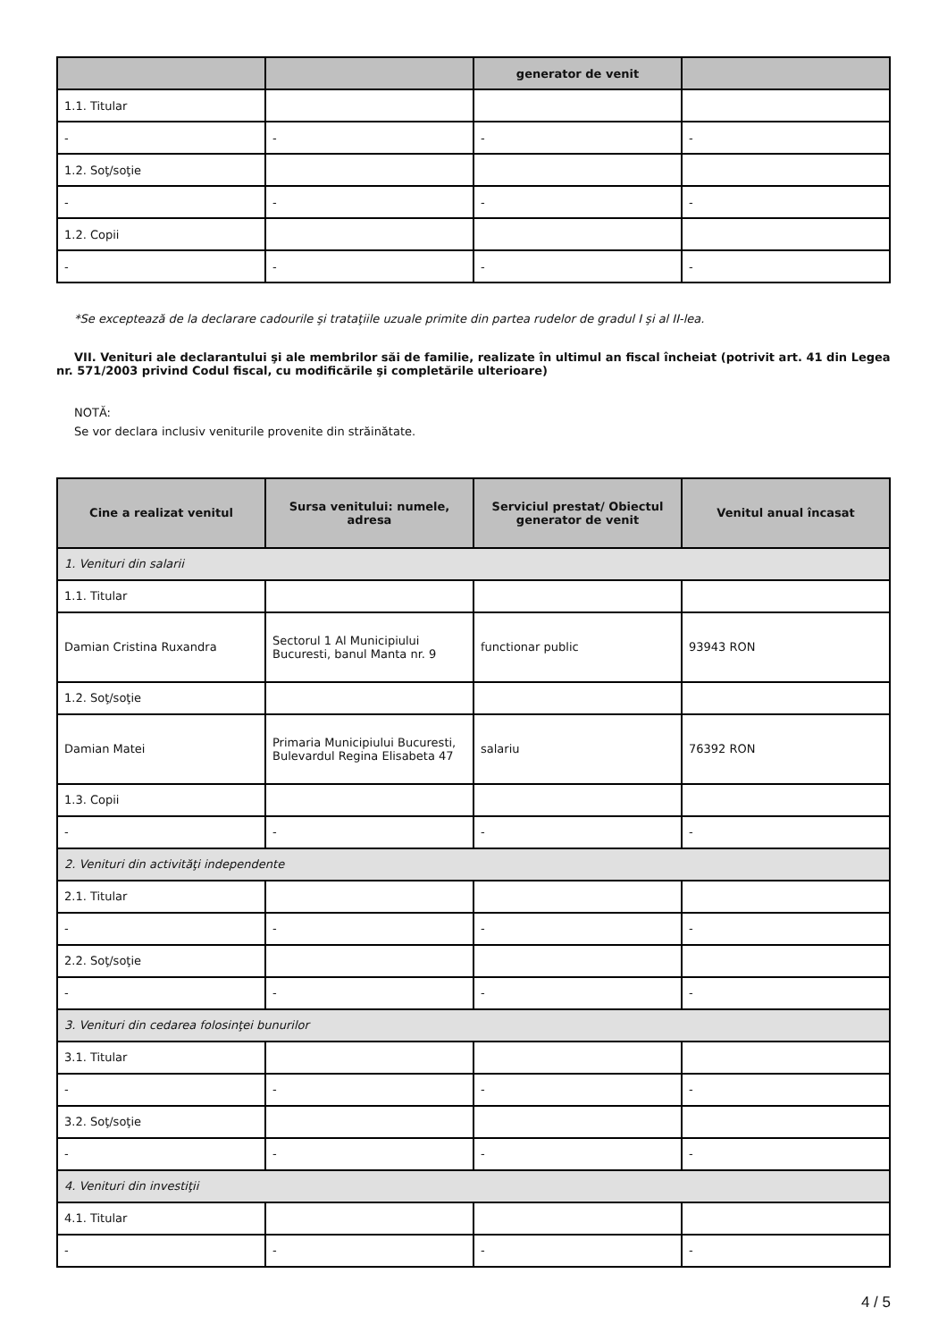| | | generator de venit | |
| --- | --- | --- | --- |
| 1.1. Titular | | | |
| - | - | - | - |
| 1.2. Soţ/soţie | | | |
| - | - | - | - |
| 1.2. Copii | | | |
| - | - | - | - |
*Se exceptează de la declarare cadourile şi trataţiile uzuale primite din partea rudelor de gradul I şi al II-lea.
VII. Venituri ale declarantului şi ale membrilor săi de familie, realizate în ultimul an fiscal încheiat (potrivit art. 41 din Legea nr. 571/2003 privind Codul fiscal, cu modificările şi completările ulterioare)
NOTĂ:
Se vor declara inclusiv veniturile provenite din străinătate.
| Cine a realizat venitul | Sursa venitului: numele, adresa | Serviciul prestat/ Obiectul generator de venit | Venitul anual încasat |
| --- | --- | --- | --- |
| 1. Venituri din salarii | | | |
| 1.1. Titular | | | |
| Damian Cristina Ruxandra | Sectorul 1 Al Municipiului Bucuresti, banul Manta nr. 9 | functionar public | 93943 RON |
| 1.2. Soţ/soţie | | | |
| Damian Matei | Primaria Municipiului Bucuresti, Bulevardul Regina Elisabeta 47 | salariu | 76392 RON |
| 1.3. Copii | | | |
| - | - | - | - |
| 2. Venituri din activităţi independente | | | |
| 2.1. Titular | | | |
| - | - | - | - |
| 2.2. Soţ/soţie | | | |
| - | - | - | - |
| 3. Venituri din cedarea folosinţei bunurilor | | | |
| 3.1. Titular | | | |
| - | - | - | - |
| 3.2. Soţ/soţie | | | |
| - | - | - | - |
| 4. Venituri din investiţii | | | |
| 4.1. Titular | | | |
| - | - | - | - |
4 / 5